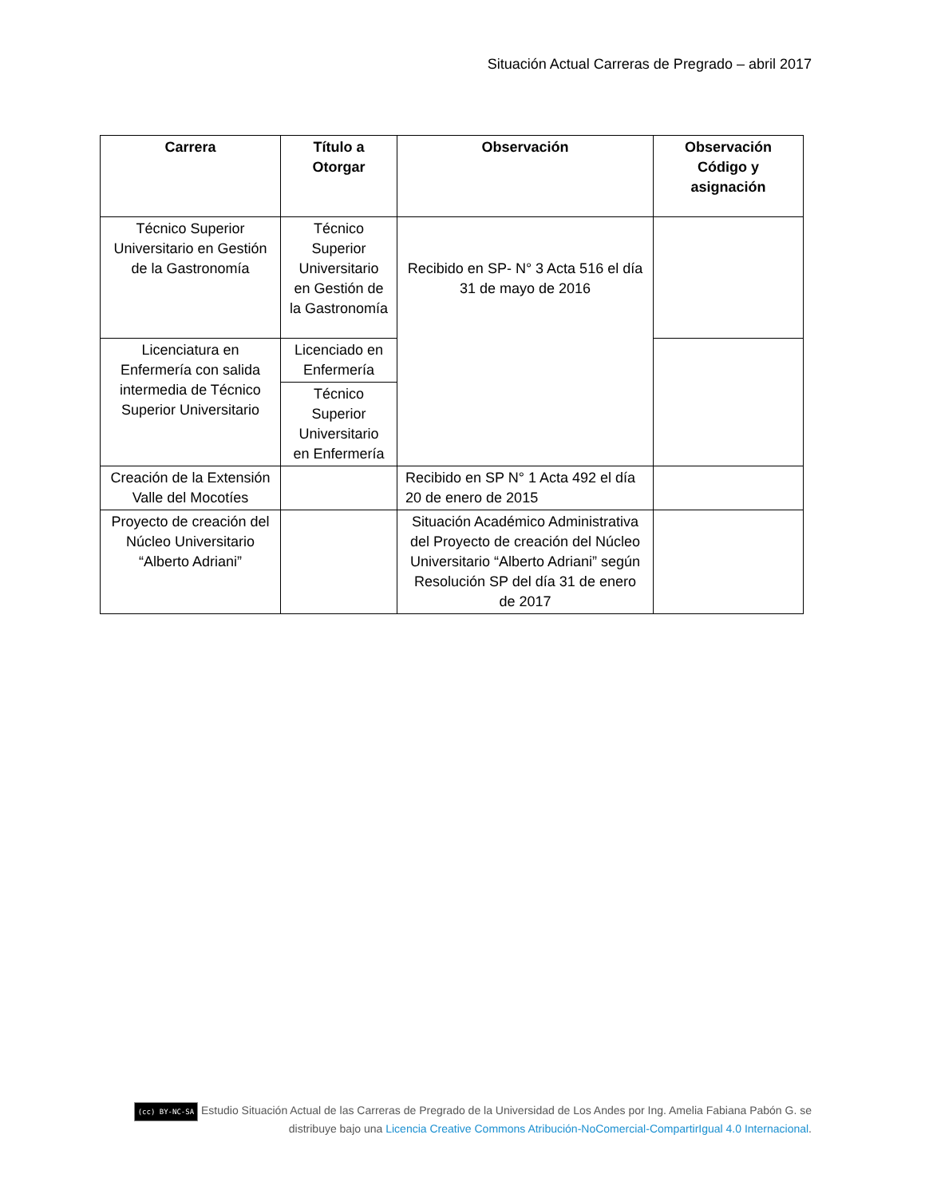Situación Actual Carreras de Pregrado – abril 2017
| Carrera | Título a Otorgar | Observación | Observación Código y asignación |
| --- | --- | --- | --- |
| Técnico Superior Universitario en Gestión de la Gastronomía | Técnico Superior Universitario en Gestión de la Gastronomía | Recibido en SP- N° 3 Acta 516 el día 31 de mayo de 2016 | |
| Licenciatura en Enfermería con salida intermedia de Técnico Superior Universitario | Licenciado en Enfermería | | |
| | Técnico Superior Universitario en Enfermería | | |
| Creación de la Extensión Valle del Mocotíes | | Recibido en SP N° 1 Acta 492 el día 20 de enero de 2015 | |
| Proyecto de creación del Núcleo Universitario “Alberto Adriani” | | Situación Académico Administrativa del Proyecto de creación del Núcleo Universitario “Alberto Adriani” según Resolución SP del día 31 de enero de 2017 | |
(cc) BY-NC-SA Estudio Situación Actual de las Carreras de Pregrado de la Universidad de Los Andes por Ing. Amelia Fabiana Pabón G. se distribuye bajo una Licencia Creative Commons Atribución-NoComercial-CompartirIgual 4.0 Internacional.